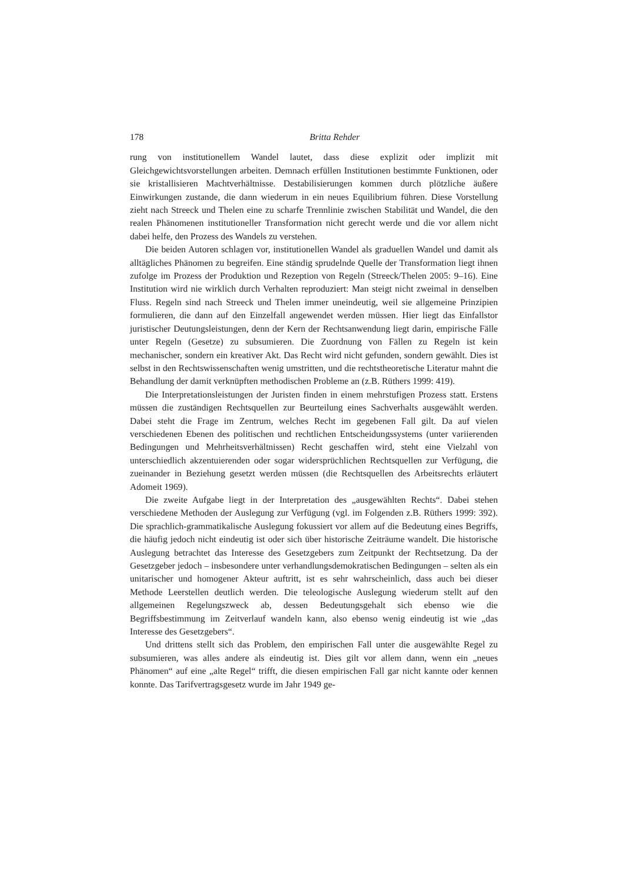178 Britta Rehder
rung von institutionellem Wandel lautet, dass diese explizit oder implizit mit Gleichgewichtsvorstellungen arbeiten. Demnach erfüllen Institutionen bestimmte Funktionen, oder sie kristallisieren Machtverhältnisse. Destabilisierungen kommen durch plötzliche äußere Einwirkungen zustande, die dann wiederum in ein neues Equilibrium führen. Diese Vorstellung zieht nach Streeck und Thelen eine zu scharfe Trennlinie zwischen Stabilität und Wandel, die den realen Phänomenen institutioneller Transformation nicht gerecht werde und die vor allem nicht dabei helfe, den Prozess des Wandels zu verstehen.
Die beiden Autoren schlagen vor, institutionellen Wandel als graduellen Wandel und damit als alltägliches Phänomen zu begreifen. Eine ständig sprudelnde Quelle der Transformation liegt ihnen zufolge im Prozess der Produktion und Rezeption von Regeln (Streeck/Thelen 2005: 9–16). Eine Institution wird nie wirklich durch Verhalten reproduziert: Man steigt nicht zweimal in denselben Fluss. Regeln sind nach Streeck und Thelen immer uneindeutig, weil sie allgemeine Prinzipien formulieren, die dann auf den Einzelfall angewendet werden müssen. Hier liegt das Einfallstor juristischer Deutungsleistungen, denn der Kern der Rechtsanwendung liegt darin, empirische Fälle unter Regeln (Gesetze) zu subsumieren. Die Zuordnung von Fällen zu Regeln ist kein mechanischer, sondern ein kreativer Akt. Das Recht wird nicht gefunden, sondern gewählt. Dies ist selbst in den Rechtswissenschaften wenig umstritten, und die rechtstheoretische Literatur mahnt die Behandlung der damit verknüpften methodischen Probleme an (z.B. Rüthers 1999: 419).
Die Interpretationsleistungen der Juristen finden in einem mehrstufigen Prozess statt. Erstens müssen die zuständigen Rechtsquellen zur Beurteilung eines Sachverhalts ausgewählt werden. Dabei steht die Frage im Zentrum, welches Recht im gegebenen Fall gilt. Da auf vielen verschiedenen Ebenen des politischen und rechtlichen Entscheidungssystems (unter variierenden Bedingungen und Mehrheitsverhältnissen) Recht geschaffen wird, steht eine Vielzahl von unterschiedlich akzentuierenden oder sogar widersprüchlichen Rechtsquellen zur Verfügung, die zueinander in Beziehung gesetzt werden müssen (die Rechtsquellen des Arbeitsrechts erläutert Adomeit 1969).
Die zweite Aufgabe liegt in der Interpretation des „ausgewählten Rechts“. Dabei stehen verschiedene Methoden der Auslegung zur Verfügung (vgl. im Folgenden z.B. Rüthers 1999: 392). Die sprachlich-grammatikalische Auslegung fokussiert vor allem auf die Bedeutung eines Begriffs, die häufig jedoch nicht eindeutig ist oder sich über historische Zeiträume wandelt. Die historische Auslegung betrachtet das Interesse des Gesetzgebers zum Zeitpunkt der Rechtsetzung. Da der Gesetzgeber jedoch – insbesondere unter verhandlungsdemokratischen Bedingungen – selten als ein unitarischer und homogener Akteur auftritt, ist es sehr wahrscheinlich, dass auch bei dieser Methode Leerstellen deutlich werden. Die teleologische Auslegung wiederum stellt auf den allgemeinen Regelungszweck ab, dessen Bedeutungsgehalt sich ebenso wie die Begriffsbestimmung im Zeitverlauf wandeln kann, also ebenso wenig eindeutig ist wie „das Interesse des Gesetzgebers“.
Und drittens stellt sich das Problem, den empirischen Fall unter die ausgewählte Regel zu subsumieren, was alles andere als eindeutig ist. Dies gilt vor allem dann, wenn ein „neues Phänomen“ auf eine „alte Regel“ trifft, die diesen empirischen Fall gar nicht kannte oder kennen konnte. Das Tarifvertragsgesetz wurde im Jahr 1949 ge-